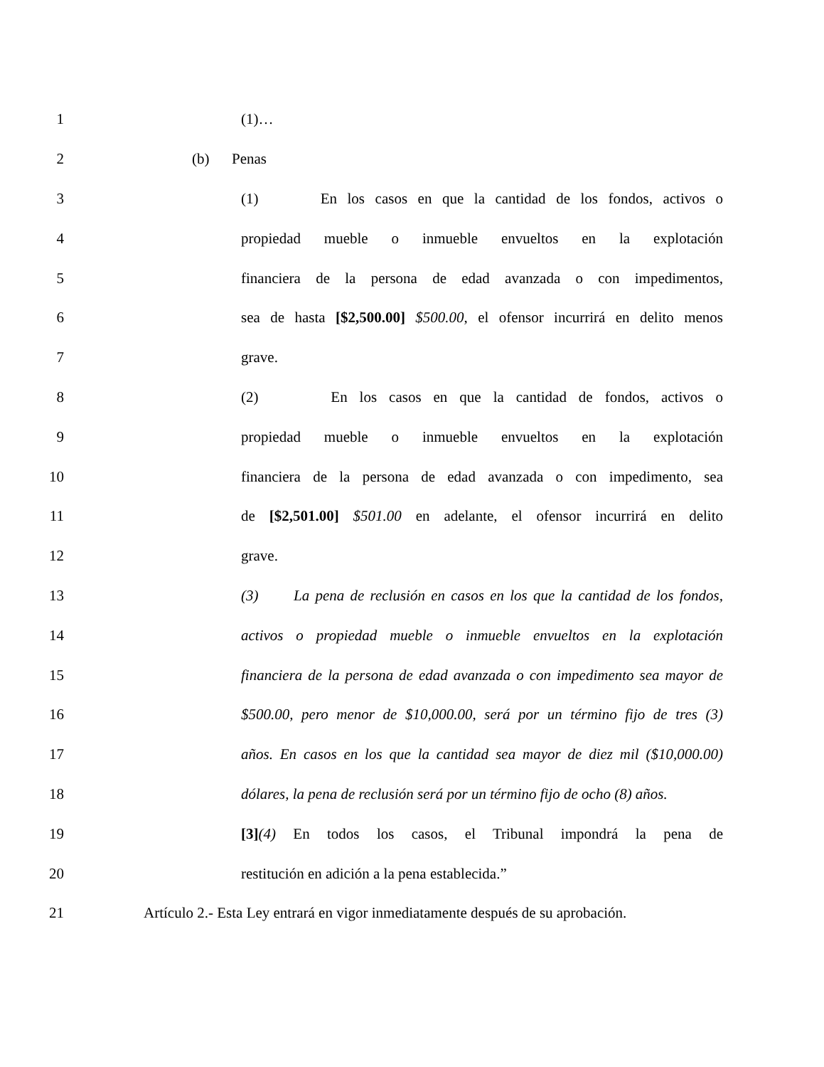1 (1)…
2 (b) Penas
3 (1) En los casos en que la cantidad de los fondos, activos o
4 propiedad mueble o inmueble envueltos en la explotación
5 financiera de la persona de edad avanzada o con impedimentos,
6 sea de hasta [$2,500.00] $500.00, el ofensor incurrirá en delito menos
7 grave.
8 (2) En los casos en que la cantidad de fondos, activos o
9 propiedad mueble o inmueble envueltos en la explotación
10 financiera de la persona de edad avanzada o con impedimento, sea
11 de [$2,501.00] $501.00 en adelante, el ofensor incurrirá en delito
12 grave.
13 (3) La pena de reclusión en casos en los que la cantidad de los fondos,
14 activos o propiedad mueble o inmueble envueltos en la explotación
15 financiera de la persona de edad avanzada o con impedimento sea mayor de
16 $500.00, pero menor de $10,000.00, será por un término fijo de tres (3)
17 años. En casos en los que la cantidad sea mayor de diez mil ($10,000.00)
18 dólares, la pena de reclusión será por un término fijo de ocho (8) años.
19 [3](4) En todos los casos, el Tribunal impondrá la pena de
20 restitución en adición a la pena establecida.”
21 Artículo 2.- Esta Ley entrará en vigor inmediatamente después de su aprobación.